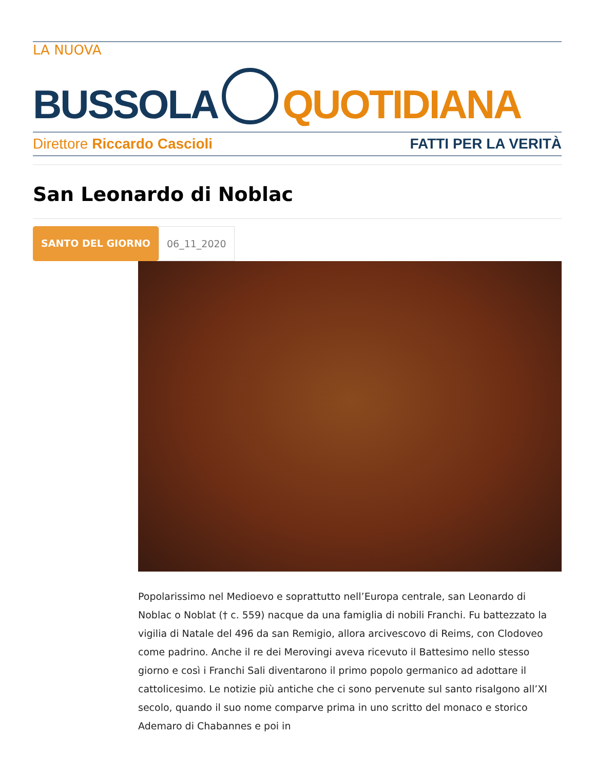LA NUOVA
BUSSOLA
QUOTIDIANA
Direttore Riccardo Cascioli FATTI PER LA VERITÀ
San Leonardo di Noblac
SANTO DEL GIORNO 06_11_2020
Popolarissimo nel Medioevo e soprattutto nell’Europa centrale, san Leonardo di Noblac o Noblat († c. 559) nacque da una famiglia di nobili Franchi. Fu battezzato la vigilia di Natale del 496 da san Remigio, allora arcivescovo di Reims, con Clodoveo come padrino. Anche il re dei Merovingi aveva ricevuto il Battesimo nello stesso giorno e così i Franchi Sali diventarono il primo popolo germanico ad adottare il cattolicesimo. Le notizie più antiche che ci sono pervenute sul santo risalgono all’XI secolo, quando il suo nome comparve prima in uno scritto del monaco e storico Ademaro di Chabannes e poi in